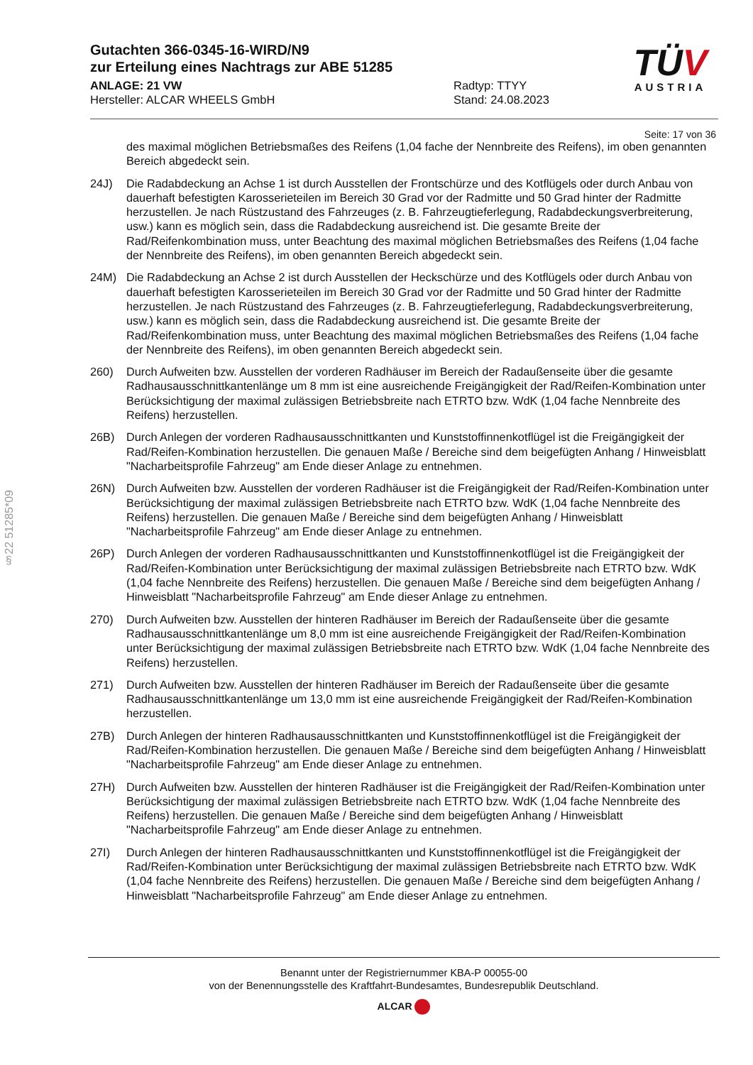Gutachten 366-0345-16-WIRD/N9
zur Erteilung eines Nachtrags zur ABE 51285
ANLAGE: 21 VW Radtyp: TTYY
Hersteller: ALCAR WHEELS GmbH Stand: 24.08.2023
TÜV
AUSTRIA
Seite: 17 von 36
§22 51285*09
des maximal möglichen Betriebsmaßes des Reifens (1,04 fache der Nennbreite des Reifens), im oben genannten Bereich abgedeckt sein.
24J) Die Radabdeckung an Achse 1 ist durch Ausstellen der Frontschürze und des Kotflügels oder durch Anbau von dauerhaft befestigten Karosserieteilen im Bereich 30 Grad vor der Radmitte und 50 Grad hinter der Radmitte herzustellen. Je nach Rüstzustand des Fahrzeuges (z. B. Fahrzeugtieferlegung, Radabdeckungsverbreiterung, usw.) kann es möglich sein, dass die Radabdeckung ausreichend ist. Die gesamte Breite der Rad/Reifenkombination muss, unter Beachtung des maximal möglichen Betriebsmaßes des Reifens (1,04 fache der Nennbreite des Reifens), im oben genannten Bereich abgedeckt sein.
24M) Die Radabdeckung an Achse 2 ist durch Ausstellen der Heckschürze und des Kotflügels oder durch Anbau von dauerhaft befestigten Karosserieteilen im Bereich 30 Grad vor der Radmitte und 50 Grad hinter der Radmitte herzustellen. Je nach Rüstzustand des Fahrzeuges (z. B. Fahrzeugtieferlegung, Radabdeckungsverbreiterung, usw.) kann es möglich sein, dass die Radabdeckung ausreichend ist. Die gesamte Breite der Rad/Reifenkombination muss, unter Beachtung des maximal möglichen Betriebsmaßes des Reifens (1,04 fache der Nennbreite des Reifens), im oben genannten Bereich abgedeckt sein.
260) Durch Aufweiten bzw. Ausstellen der vorderen Radhäuser im Bereich der Radaußenseite über die gesamte Radhausausschnittkantenlänge um 8 mm ist eine ausreichende Freigängigkeit der Rad/Reifen-Kombination unter Berücksichtigung der maximal zulässigen Betriebsbreite nach ETRTO bzw. WdK (1,04 fache Nennbreite des Reifens) herzustellen.
26B) Durch Anlegen der vorderen Radhausausschnittkanten und Kunststoffinnenkotflügel ist die Freigängigkeit der Rad/Reifen-Kombination herzustellen. Die genauen Maße / Bereiche sind dem beigefügten Anhang / Hinweisblatt "Nacharbeitsprofile Fahrzeug" am Ende dieser Anlage zu entnehmen.
26N) Durch Aufweiten bzw. Ausstellen der vorderen Radhäuser ist die Freigängigkeit der Rad/Reifen-Kombination unter Berücksichtigung der maximal zulässigen Betriebsbreite nach ETRTO bzw. WdK (1,04 fache Nennbreite des Reifens) herzustellen. Die genauen Maße / Bereiche sind dem beigefügten Anhang / Hinweisblatt "Nacharbeitsprofile Fahrzeug" am Ende dieser Anlage zu entnehmen.
26P) Durch Anlegen der vorderen Radhausausschnittkanten und Kunststoffinnenkotflügel ist die Freigängigkeit der Rad/Reifen-Kombination unter Berücksichtigung der maximal zulässigen Betriebsbreite nach ETRTO bzw. WdK (1,04 fache Nennbreite des Reifens) herzustellen. Die genauen Maße / Bereiche sind dem beigefügten Anhang / Hinweisblatt "Nacharbeitsprofile Fahrzeug" am Ende dieser Anlage zu entnehmen.
270) Durch Aufweiten bzw. Ausstellen der hinteren Radhäuser im Bereich der Radaußenseite über die gesamte Radhausausschnittkantenlänge um 8,0 mm ist eine ausreichende Freigängigkeit der Rad/Reifen-Kombination unter Berücksichtigung der maximal zulässigen Betriebsbreite nach ETRTO bzw. WdK (1,04 fache Nennbreite des Reifens) herzustellen.
271) Durch Aufweiten bzw. Ausstellen der hinteren Radhäuser im Bereich der Radaußenseite über die gesamte Radhausausschnittkantenlänge um 13,0 mm ist eine ausreichende Freigängigkeit der Rad/Reifen-Kombination herzustellen.
27B) Durch Anlegen der hinteren Radhausausschnittkanten und Kunststoffinnenkotflügel ist die Freigängigkeit der Rad/Reifen-Kombination herzustellen. Die genauen Maße / Bereiche sind dem beigefügten Anhang / Hinweisblatt "Nacharbeitsprofile Fahrzeug" am Ende dieser Anlage zu entnehmen.
27H) Durch Aufweiten bzw. Ausstellen der hinteren Radhäuser ist die Freigängigkeit der Rad/Reifen-Kombination unter Berücksichtigung der maximal zulässigen Betriebsbreite nach ETRTO bzw. WdK (1,04 fache Nennbreite des Reifens) herzustellen. Die genauen Maße / Bereiche sind dem beigefügten Anhang / Hinweisblatt "Nacharbeitsprofile Fahrzeug" am Ende dieser Anlage zu entnehmen.
27I) Durch Anlegen der hinteren Radhausausschnittkanten und Kunststoffinnenkotflügel ist die Freigängigkeit der Rad/Reifen-Kombination unter Berücksichtigung der maximal zulässigen Betriebsbreite nach ETRTO bzw. WdK (1,04 fache Nennbreite des Reifens) herzustellen. Die genauen Maße / Bereiche sind dem beigefügten Anhang / Hinweisblatt "Nacharbeitsprofile Fahrzeug" am Ende dieser Anlage zu entnehmen.
Benannt unter der Registriernummer KBA-P 00055-00
von der Benennungsstelle des Kraftfahrt-Bundesamtes, Bundesrepublik Deutschland.
ALCAR